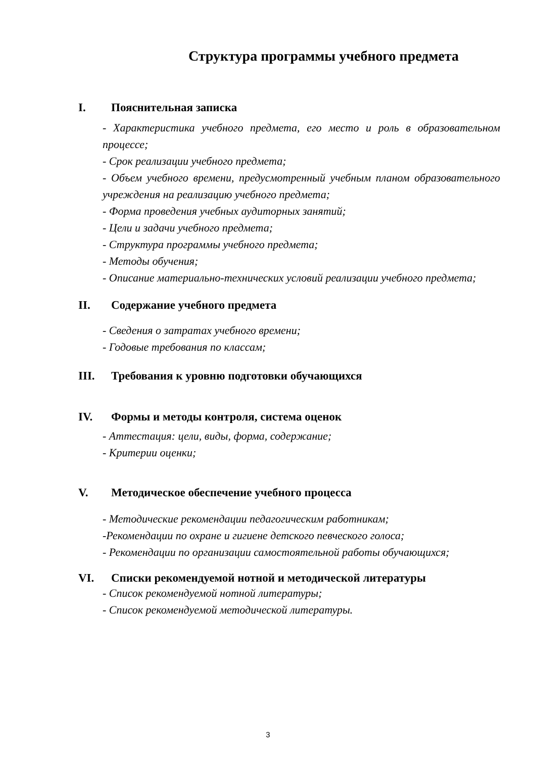Структура программы учебного предмета
I. Пояснительная записка
- Характеристика учебного предмета, его место и роль в образовательном процессе;
- Срок реализации учебного предмета;
- Объем учебного времени, предусмотренный учебным планом образовательного учреждения на реализацию учебного предмета;
- Форма проведения учебных аудиторных занятий;
- Цели и задачи учебного предмета;
- Структура программы учебного предмета;
- Методы обучения;
- Описание материально-технических условий реализации учебного предмета;
II. Содержание учебного предмета
- Сведения о затратах учебного времени;
- Годовые требования по классам;
III. Требования к уровню подготовки обучающихся
IV. Формы и методы контроля, система оценок
- Аттестация: цели, виды, форма, содержание;
- Критерии оценки;
V. Методическое обеспечение учебного процесса
- Методические рекомендации педагогическим работникам;
-Рекомендации по охране и гигиене детского певческого голоса;
- Рекомендации по организации самостоятельной работы обучающихся;
VI. Списки рекомендуемой нотной и методической литературы
- Список рекомендуемой нотной литературы;
- Список рекомендуемой методической литературы.
3